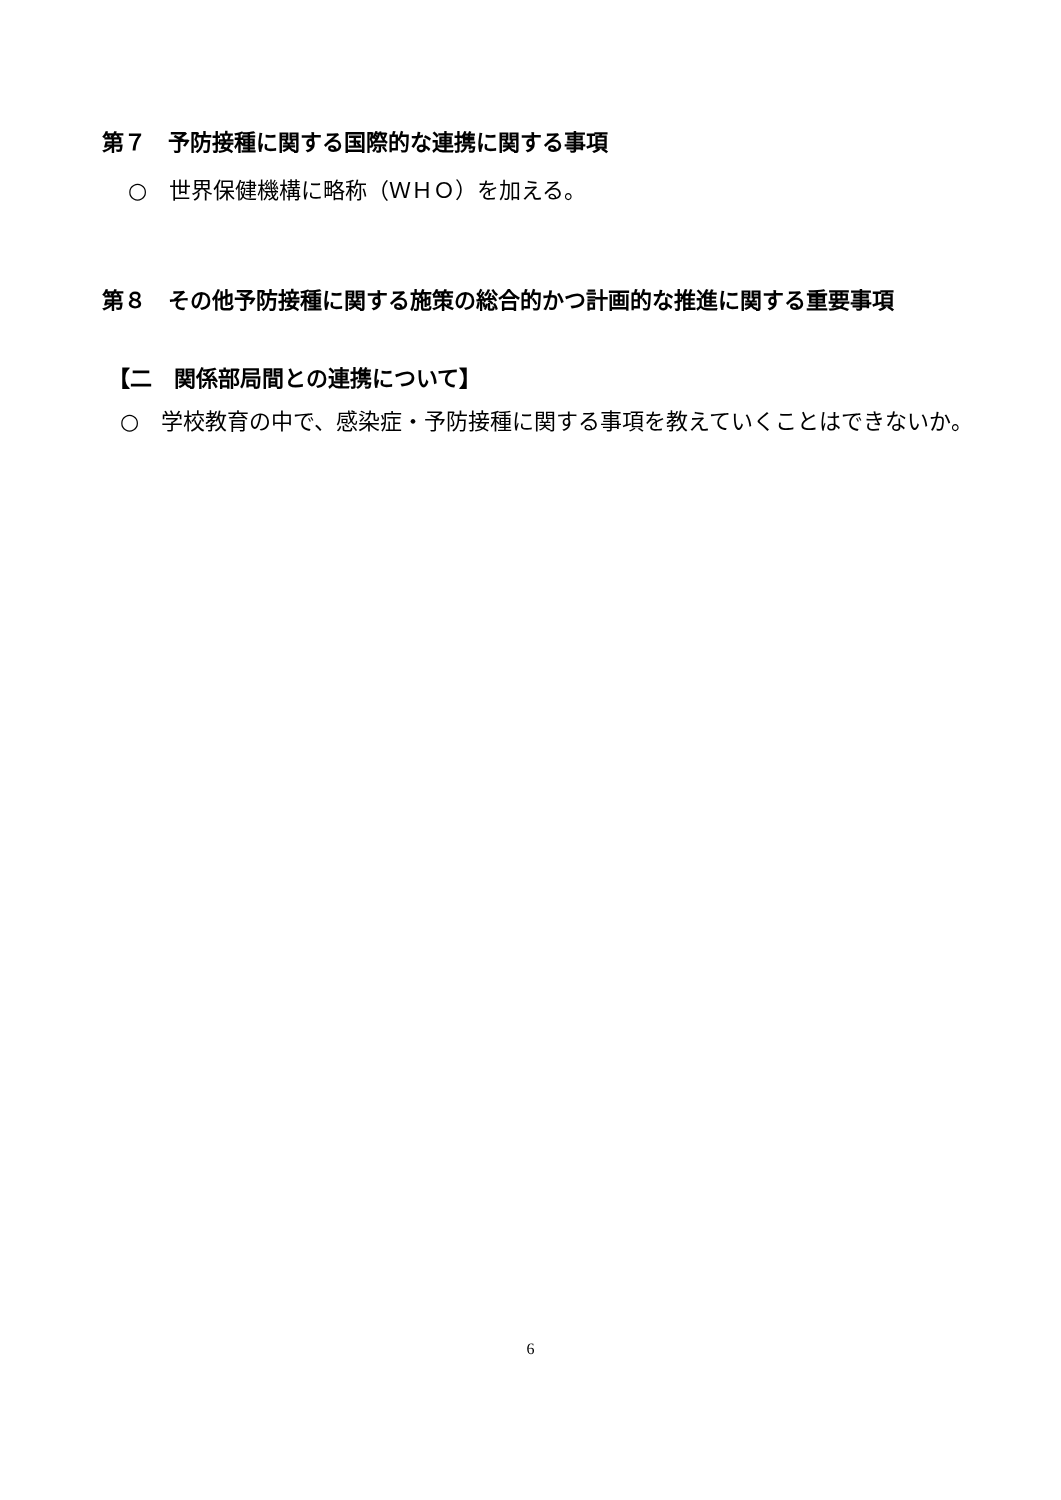第７　予防接種に関する国際的な連携に関する事項
○　世界保健機構に略称（ＷＨＯ）を加える。
第８　その他予防接種に関する施策の総合的かつ計画的な推進に関する重要事項
【二　関係部局間との連携について】
○　学校教育の中で、感染症・予防接種に関する事項を教えていくことはできないか。
6